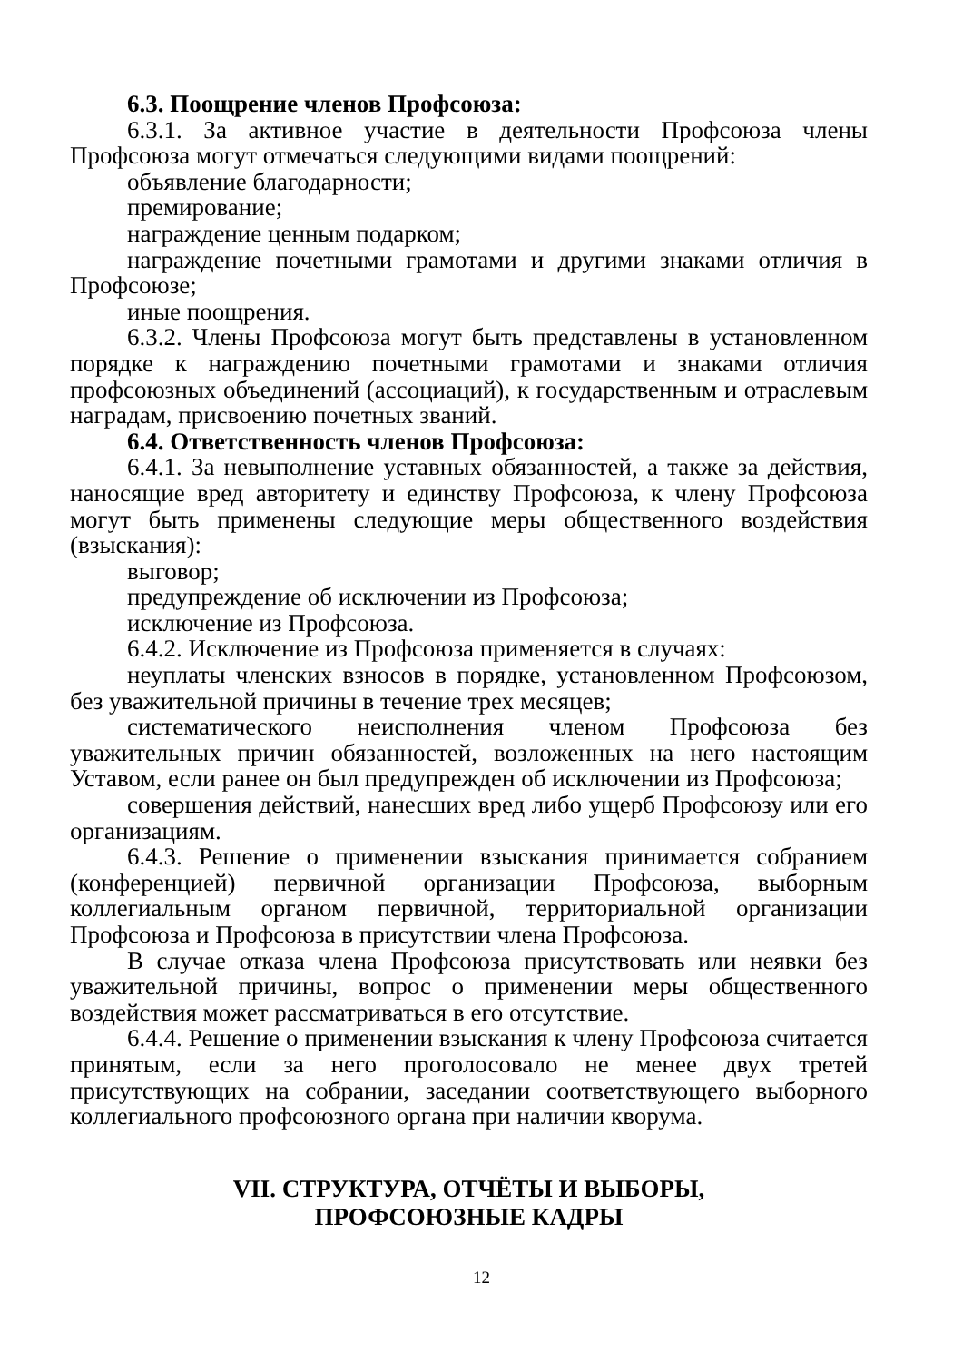6.3. Поощрение членов Профсоюза:
6.3.1. За активное участие в деятельности Профсоюза члены Профсоюза могут отмечаться следующими видами поощрений:
объявление благодарности;
премирование;
награждение ценным подарком;
награждение почетными грамотами и другими знаками отличия в Профсоюзе;
иные поощрения.
6.3.2. Члены Профсоюза могут быть представлены в установленном порядке к награждению почетными грамотами и знаками отличия профсоюзных объединений (ассоциаций), к государственным и отраслевым наградам, присвоению почетных званий.
6.4. Ответственность членов Профсоюза:
6.4.1. За невыполнение уставных обязанностей, а также за действия, наносящие вред авторитету и единству Профсоюза, к члену Профсоюза могут быть применены следующие меры общественного воздействия (взыскания):
выговор;
предупреждение об исключении из Профсоюза;
исключение из Профсоюза.
6.4.2. Исключение из Профсоюза применяется в случаях:
неуплаты членских взносов в порядке, установленном Профсоюзом, без уважительной причины в течение трех месяцев;
систематического неисполнения членом Профсоюза без уважительных причин обязанностей, возложенных на него настоящим Уставом, если ранее он был предупрежден об исключении из Профсоюза;
совершения действий, нанесших вред либо ущерб Профсоюзу или его организациям.
6.4.3. Решение о применении взыскания принимается собранием (конференцией) первичной организации Профсоюза, выборным коллегиальным органом первичной, территориальной организации Профсоюза и Профсоюза в присутствии члена Профсоюза.
В случае отказа члена Профсоюза присутствовать или неявки без уважительной причины, вопрос о применении меры общественного воздействия может рассматриваться в его отсутствие.
6.4.4. Решение о применении взыскания к члену Профсоюза считается принятым, если за него проголосовало не менее двух третей присутствующих на собрании, заседании соответствующего выборного коллегиального профсоюзного органа при наличии кворума.
VII. СТРУКТУРА, ОТЧЁТЫ И ВЫБОРЫ,
ПРОФСОЮЗНЫЕ КАДРЫ
12